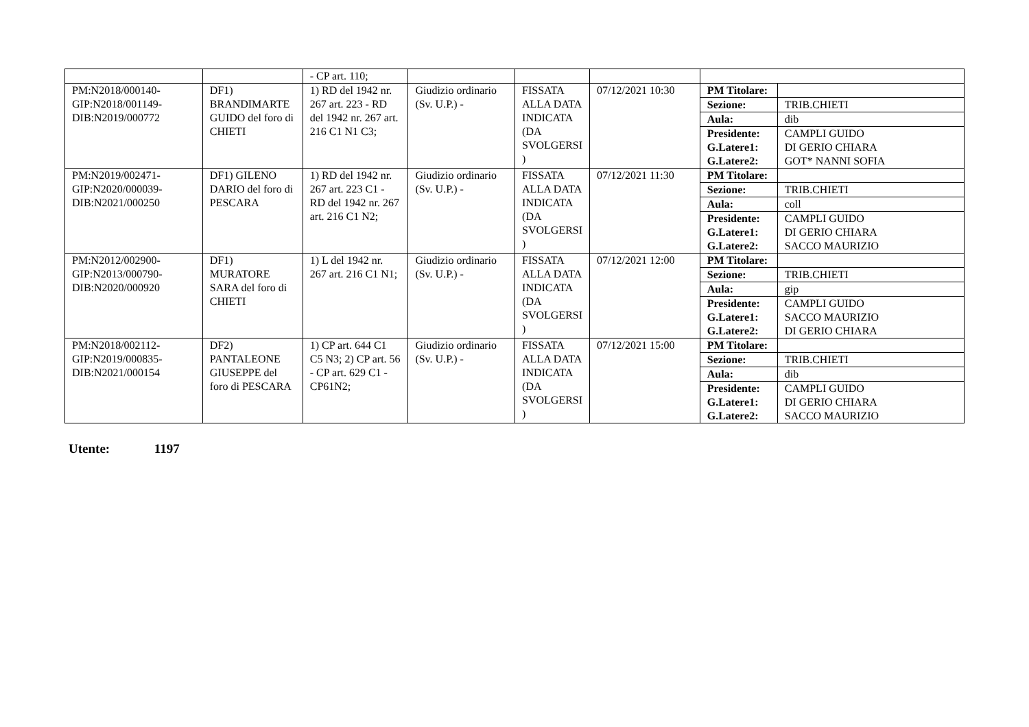| | | - CP art. 110; | | | | |
| PM:N2018/000140-GIP:N2018/001149-DIB:N2019/000772 | DF1) BRANDIMARTE GUIDO del foro di CHIETI | 1) RD del 1942 nr. 267 art. 223 - RD del 1942 nr. 267 art. 216 C1 N1 C3; | Giudizio ordinario (Sv. U.P.) - | FISSATA ALLA DATA INDICATA (DA SVOLGERSI ) | 07/12/2021 10:30 | / PM Titolare: / / / Sezione: / TRIB.CHIETI / / Aula: / dib / / Presidente: G.Latere1: G.Latere2: / CAMPLI GUIDO DI GERIO CHIARA GOT* NANNI SOFIA / |
| PM:N2019/002471-GIP:N2020/000039-DIB:N2021/000250 | DF1) GILENO DARIO del foro di PESCARA | 1) RD del 1942 nr. 267 art. 223 C1 - RD del 1942 nr. 267 art. 216 C1 N2; | Giudizio ordinario (Sv. U.P.) - | FISSATA ALLA DATA INDICATA (DA SVOLGERSI ) | 07/12/2021 11:30 | / PM Titolare: / / / Sezione: / TRIB.CHIETI / / Aula: / coll / / Presidente: G.Latere1: G.Latere2: / CAMPLI GUIDO DI GERIO CHIARA SACCO MAURIZIO / |
| PM:N2012/002900-GIP:N2013/000790-DIB:N2020/000920 | DF1) MURATORE SARA del foro di CHIETI | 1) L del 1942 nr. 267 art. 216 C1 N1; | Giudizio ordinario (Sv. U.P.) - | FISSATA ALLA DATA INDICATA (DA SVOLGERSI ) | 07/12/2021 12:00 | / PM Titolare: / / / Sezione: / TRIB.CHIETI / / Aula: / gip / / Presidente: G.Latere1: G.Latere2: / CAMPLI GUIDO SACCO MAURIZIO DI GERIO CHIARA / |
| PM:N2018/002112-GIP:N2019/000835-DIB:N2021/000154 | DF2) PANTALEONE GIUSEPPE del foro di PESCARA | 1) CP art. 644 C1 C5 N3; 2) CP art. 56 - CP art. 629 C1 - CP61N2; | Giudizio ordinario (Sv. U.P.) - | FISSATA ALLA DATA INDICATA (DA SVOLGERSI ) | 07/12/2021 15:00 | / PM Titolare: / / / Sezione: / TRIB.CHIETI / / Aula: / dib / / Presidente: G.Latere1: G.Latere2: / CAMPLI GUIDO DI GERIO CHIARA SACCO MAURIZIO / |
Utente: 1197